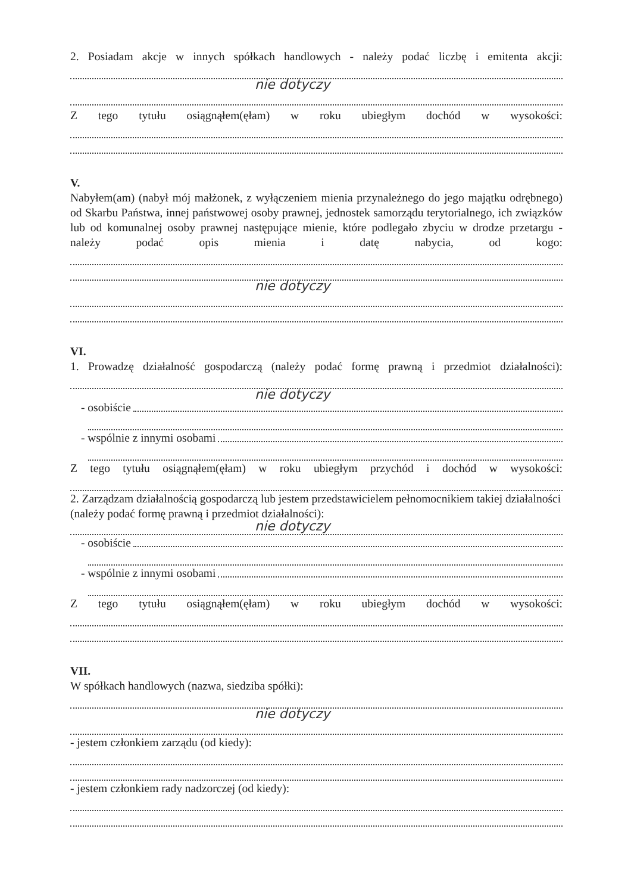2. Posiadam akcje w innych spółkach handlowych - należy podać liczbę i emitenta akcji:
nie dotyczy
Z tego tytułu osiągnąłem(ęłam) w roku ubiegłym dochód w wysokości:
V.
Nabyłem(am) (nabył mój małżonek, z wyłączeniem mienia przynależnego do jego majątku odrębnego) od Skarbu Państwa, innej państwowej osoby prawnej, jednostek samorządu terytorialnego, ich związków lub od komunalnej osoby prawnej następujące mienie, które podlegało zbyciu w drodze przetargu - należy podać opis mienia i datę nabycia, od kogo:
nie dotyczy
VI.
1. Prowadzę działalność gospodarczą (należy podać formę prawną i przedmiot działalności):
nie dotyczy
- osobiście
- wspólnie z innymi osobami
Z tego tytułu osiągnąłem(ęłam) w roku ubiegłym przychód i dochód w wysokości:
2. Zarządzam działalnością gospodarczą lub jestem przedstawicielem pełnomocnikiem takiej działalności (należy podać formę prawną i przedmiot działalności):
nie dotyczy
- osobiście
- wspólnie z innymi osobami
Z tego tytułu osiągnąłem(ęłam) w roku ubiegłym dochód w wysokości:
VII.
W spółkach handlowych (nazwa, siedziba spółki):
nie dotyczy
- jestem członkiem zarządu (od kiedy):
- jestem członkiem rady nadzorczej (od kiedy):